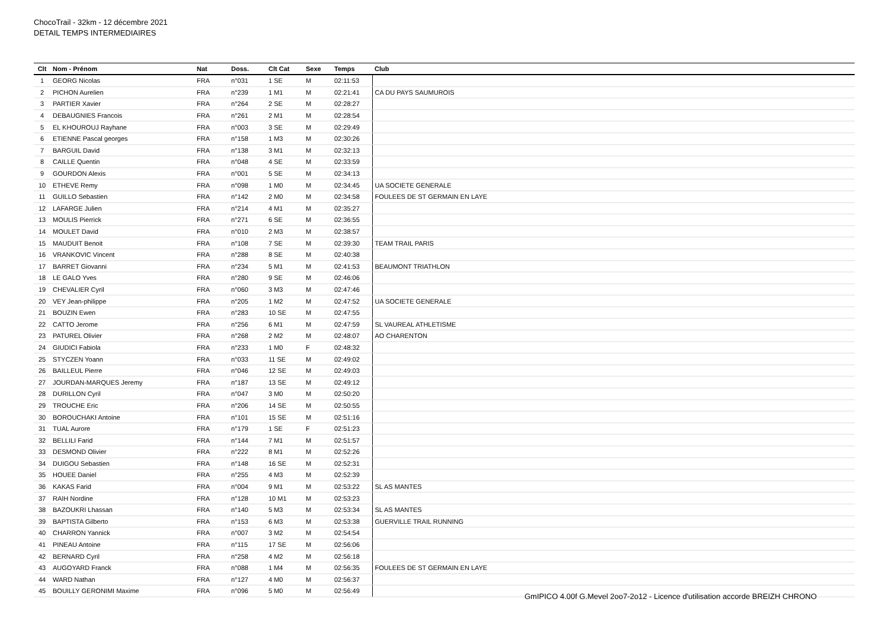ChocoTrail - 32km - 12 décembre 2021
DETAIL TEMPS INTERMEDIAIRES
| Clt | Nom - Prénom | Nat | Doss. | Clt Cat | Sexe | Temps | Club |
| --- | --- | --- | --- | --- | --- | --- | --- |
| 1 | GEORG Nicolas | FRA | n°031 | 1 SE | M | 02:11:53 | |
| 2 | PICHON Aurelien | FRA | n°239 | 1 M1 | M | 02:21:41 | CA DU PAYS SAUMUROIS |
| 3 | PARTIER Xavier | FRA | n°264 | 2 SE | M | 02:28:27 | |
| 4 | DEBAUGNIES Francois | FRA | n°261 | 2 M1 | M | 02:28:54 | |
| 5 | EL KHOUROUJ Rayhane | FRA | n°003 | 3 SE | M | 02:29:49 | |
| 6 | ETIENNE Pascal georges | FRA | n°158 | 1 M3 | M | 02:30:26 | |
| 7 | BARGUIL David | FRA | n°138 | 3 M1 | M | 02:32:13 | |
| 8 | CAILLE Quentin | FRA | n°048 | 4 SE | M | 02:33:59 | |
| 9 | GOURDON Alexis | FRA | n°001 | 5 SE | M | 02:34:13 | |
| 10 | ETHEVE Remy | FRA | n°098 | 1 M0 | M | 02:34:45 | UA SOCIETE GENERALE |
| 11 | GUILLO Sebastien | FRA | n°142 | 2 M0 | M | 02:34:58 | FOULEES DE ST GERMAIN EN LAYE |
| 12 | LAFARGE Julien | FRA | n°214 | 4 M1 | M | 02:35:27 | |
| 13 | MOULIS Pierrick | FRA | n°271 | 6 SE | M | 02:36:55 | |
| 14 | MOULET David | FRA | n°010 | 2 M3 | M | 02:38:57 | |
| 15 | MAUDUIT Benoit | FRA | n°108 | 7 SE | M | 02:39:30 | TEAM TRAIL PARIS |
| 16 | VRANKOVIC Vincent | FRA | n°288 | 8 SE | M | 02:40:38 | |
| 17 | BARRET Giovanni | FRA | n°234 | 5 M1 | M | 02:41:53 | BEAUMONT TRIATHLON |
| 18 | LE GALO Yves | FRA | n°280 | 9 SE | M | 02:46:06 | |
| 19 | CHEVALIER Cyril | FRA | n°060 | 3 M3 | M | 02:47:46 | |
| 20 | VEY Jean-philippe | FRA | n°205 | 1 M2 | M | 02:47:52 | UA SOCIETE GENERALE |
| 21 | BOUZIN Ewen | FRA | n°283 | 10 SE | M | 02:47:55 | |
| 22 | CATTO Jerome | FRA | n°256 | 6 M1 | M | 02:47:59 | SL VAUREAL ATHLETISME |
| 23 | PATUREL Olivier | FRA | n°268 | 2 M2 | M | 02:48:07 | AO CHARENTON |
| 24 | GIUDICI Fabiola | FRA | n°233 | 1 M0 | F | 02:48:32 | |
| 25 | STYCZEN Yoann | FRA | n°033 | 11 SE | M | 02:49:02 | |
| 26 | BAILLEUL Pierre | FRA | n°046 | 12 SE | M | 02:49:03 | |
| 27 | JOURDAN-MARQUES Jeremy | FRA | n°187 | 13 SE | M | 02:49:12 | |
| 28 | DURILLON Cyril | FRA | n°047 | 3 M0 | M | 02:50:20 | |
| 29 | TROUCHE Eric | FRA | n°206 | 14 SE | M | 02:50:55 | |
| 30 | BOROUCHAKI Antoine | FRA | n°101 | 15 SE | M | 02:51:16 | |
| 31 | TUAL Aurore | FRA | n°179 | 1 SE | F | 02:51:23 | |
| 32 | BELLILI Farid | FRA | n°144 | 7 M1 | M | 02:51:57 | |
| 33 | DESMOND Olivier | FRA | n°222 | 8 M1 | M | 02:52:26 | |
| 34 | DUIGOU Sebastien | FRA | n°148 | 16 SE | M | 02:52:31 | |
| 35 | HOUEE Daniel | FRA | n°255 | 4 M3 | M | 02:52:39 | |
| 36 | KAKAS Farid | FRA | n°004 | 9 M1 | M | 02:53:22 | SL AS MANTES |
| 37 | RAIH Nordine | FRA | n°128 | 10 M1 | M | 02:53:23 | |
| 38 | BAZOUKRI Lhassan | FRA | n°140 | 5 M3 | M | 02:53:34 | SL AS MANTES |
| 39 | BAPTISTA Gilberto | FRA | n°153 | 6 M3 | M | 02:53:38 | GUERVILLE TRAIL RUNNING |
| 40 | CHARRON Yannick | FRA | n°007 | 3 M2 | M | 02:54:54 | |
| 41 | PINEAU Antoine | FRA | n°115 | 17 SE | M | 02:56:06 | |
| 42 | BERNARD Cyril | FRA | n°258 | 4 M2 | M | 02:56:18 | |
| 43 | AUGOYARD Franck | FRA | n°088 | 1 M4 | M | 02:56:35 | FOULEES DE ST GERMAIN EN LAYE |
| 44 | WARD Nathan | FRA | n°127 | 4 M0 | M | 02:56:37 | |
| 45 | BOUILLY GERONIMI Maxime | FRA | n°096 | 5 M0 | M | 02:56:49 | |
GmIPICO 4.00f G.Mevel 2oo7-2o12 - Licence d'utilisation accorde BREIZH CHRONO